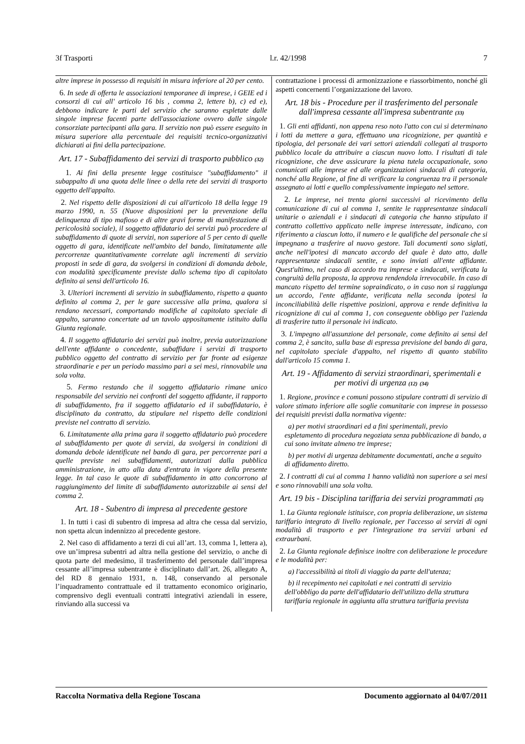3f Trasporti l.r. 42/1998 7
altre imprese in possesso di requisiti in misura inferiore al 20 per cento.
6. In sede di offerta le associazioni temporanee di imprese, i GEIE ed i consorzi di cui all' articolo 16 bis , comma 2, lettere b), c) ed e), debbono indicare le parti del servizio che saranno espletate dalle singole imprese facenti parte dell'associazione ovvero dalle singole consorziate partecipanti alla gara. Il servizio non può essere eseguito in misura superiore alla percentuale dei requisiti tecnico-organizzativi dichiarati ai fini della partecipazione.
Art. 17 - Subaffidamento dei servizi di trasporto pubblico (32)
1. Ai fini della presente legge costituisce "subaffidamento" il subappalto di una quota delle linee o della rete dei servizi di trasporto oggetto dell'appalto.
2. Nel rispetto delle disposizioni di cui all'articolo 18 della legge 19 marzo 1990, n. 55 (Nuove disposizioni per la prevenzione della delinquenza di tipo mafioso e di altre gravi forme di manifestazione di pericolosità sociale), il soggetto affidatario dei servizi può procedere al subaffidamento di quote di servizi, non superiore al 5 per cento di quelle oggetto di gara, identificate nell'ambito del bando, limitatamente alle percorrenze quantitativamente correlate agli incrementi di servizio proposti in sede di gara, da svolgersi in condizioni di domanda debole, con modalità specificamente previste dallo schema tipo di capitolato definito ai sensi dell'articolo 16.
3. Ulteriori incrementi di servizio in subaffidamento, rispetto a quanto definito al comma 2, per le gare successive alla prima, qualora si rendano necessari, comportando modifiche al capitolato speciale di appalto, saranno concertate ad un tavolo appositamente istituito dalla Giunta regionale.
4. Il soggetto affidatario dei servizi può inoltre, previa autorizzazione dell'ente affidante o concedente, subaffidare i servizi di trasporto pubblico oggetto del contratto di servizio per far fronte ad esigenze straordinarie e per un periodo massimo pari a sei mesi, rinnovabile una sola volta.
5. Fermo restando che il soggetto affidatario rimane unico responsabile del servizio nei confronti del soggetto affidante, il rapporto di subaffidamento, fra il soggetto affidatario ed il subaffidatario, è disciplinato da contratto, da stipulare nel rispetto delle condizioni previste nel contratto di servizio.
6. Limitatamente alla prima gara il soggetto affidatario può procedere al subaffidamento per quote di servizi, da svolgersi in condizioni di domanda debole identificate nel bando di gara, per percorrenze pari a quelle previste nei subaffidamenti, autorizzati dalla pubblica amministrazione, in atto alla data d'entrata in vigore della presente legge. In tal caso le quote di subaffidamento in atto concorrono al raggiungimento del limite di subaffidamento autorizzabile ai sensi del comma 2.
Art. 18 - Subentro di impresa al precedente gestore
1. In tutti i casi di subentro di impresa ad altra che cessa dal servizio, non spetta alcun indennizzo al precedente gestore.
2. Nel caso di affidamento a terzi di cui all’art. 13, comma 1, lettera a), ove un’impresa subentri ad altra nella gestione del servizio, o anche di quota parte del medesimo, il trasferimento del personale dall’impresa cessante all’impresa subentrante è disciplinato dall’art. 26, allegato A, del RD 8 gennaio 1931, n. 148, conservando al personale l’inquadramento contrattuale ed il trattamento economico originario, comprensivo degli eventuali contratti integrativi aziendali in essere, rinviando alla successi va
contrattazione i processi di armonizzazione e riassorbimento, nonché gli aspetti concernenti l’organizzazione del lavoro.
Art. 18 bis - Procedure per il trasferimento del personale dall'impresa cessante all'impresa subentrante (33)
1. Gli enti affidanti, non appena reso noto l'atto con cui si determinano i lotti da mettere a gara, effettuano una ricognizione, per quantità e tipologia, del personale dei vari settori aziendali collegati al trasporto pubblico locale da attribuire a ciascun nuovo lotto. I risultati di tale ricognizione, che deve assicurare la piena tutela occupazionale, sono comunicati alle imprese ed alle organizzazioni sindacali di categoria, nonché alla Regione, al fine di verificare la congruenza tra il personale assegnato ai lotti e quello complessivamente impiegato nel settore.
2. Le imprese, nei trenta giorni successivi al ricevimento della comunicazione di cui al comma 1, sentite le rappresentanze sindacali unitarie o aziendali e i sindacati di categoria che hanno stipulato il contratto collettivo applicato nelle imprese interessate, indicano, con riferimento a ciascun lotto, il numero e le qualifiche del personale che si impegnano a trasferire al nuovo gestore. Tali documenti sono siglati, anche nell'ipotesi di mancato accordo del quale è dato atto, dalle rappresentanze sindacali sentite, e sono inviati all'ente affidante. Quest'ultimo, nel caso di accordo tra imprese e sindacati, verificata la congruità della proposta, la approva rendendola irrevocabile. In caso di mancato rispetto del termine sopraindicato, o in caso non si raggiunga un accordo, l'ente affidante, verificata nella seconda ipotesi la inconciliabilità delle rispettive posizioni, approva e rende definitiva la ricognizione di cui al comma 1, con conseguente obbligo per l'azienda di trasferire tutto il personale ivi indicato.
3. L'impegno all'assunzione del personale, come definito ai sensi del comma 2, è sancito, sulla base di espressa previsione del bando di gara, nel capitolato speciale d'appalto, nel rispetto di quanto stabilito dall'articolo 15 comma 1.
Art. 19 - Affidamento di servizi straordinari, sperimentali e per motivi di urgenza (12) (34)
1. Regione, province e comuni possono stipulare contratti di servizio di valore stimato inferiore alle soglie comunitarie con imprese in possesso dei requisiti previsti dalla normativa vigente:
a) per motivi straordinari ed a fini sperimentali, previo espletamento di procedura negoziata senza pubblicazione di bando, a cui sono invitate almeno tre imprese;
b) per motivi di urgenza debitamente documentati, anche a seguito di affidamento diretto.
2. I contratti di cui al comma 1 hanno validità non superiore a sei mesi e sono rinnovabili una sola volta.
Art. 19 bis - Disciplina tariffaria dei servizi programmati (35)
1. La Giunta regionale istituisce, con propria deliberazione, un sistema tariffario integrato di livello regionale, per l'accesso ai servizi di ogni modalità di trasporto e per l'integrazione tra servizi urbani ed extraurbani.
2. La Giunta regionale definisce inoltre con deliberazione le procedure e le modalità per:
a) l'accessibilità ai titoli di viaggio da parte dell'utenza;
b) il recepimento nei capitolati e nei contratti di servizio dell'obbligo da parte dell'affidatario dell'utilizzo della struttura tariffaria regionale in aggiunta alla struttura tariffaria prevista
Raccolta Normativa della Regione Toscana Documento aggiornato al 04/07/2011